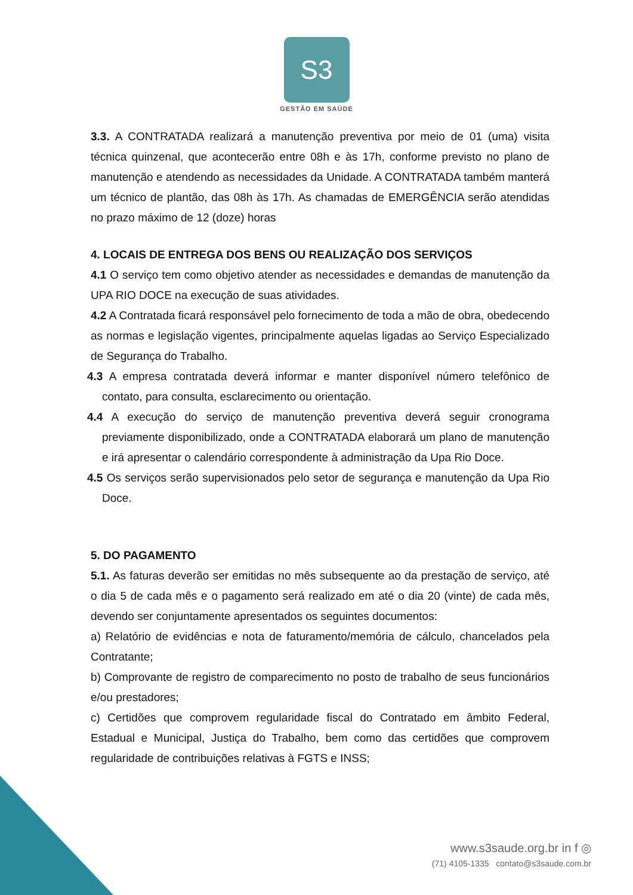S3
GESTÃO EM SAÚDE
3.3. A CONTRATADA realizará a manutenção preventiva por meio de 01 (uma) visita técnica quinzenal, que acontecerão entre 08h e às 17h, conforme previsto no plano de manutenção e atendendo as necessidades da Unidade. A CONTRATADA também manterá um técnico de plantão, das 08h às 17h. As chamadas de EMERGÊNCIA serão atendidas no prazo máximo de 12 (doze) horas
4. LOCAIS DE ENTREGA DOS BENS OU REALIZAÇÃO DOS SERVIÇOS
4.1 O serviço tem como objetivo atender as necessidades e demandas de manutenção da UPA RIO DOCE na execução de suas atividades.
4.2 A Contratada ficará responsável pelo fornecimento de toda a mão de obra, obedecendo as normas e legislação vigentes, principalmente aquelas ligadas ao Serviço Especializado de Segurança do Trabalho.
4.3 A empresa contratada deverá informar e manter disponível número telefônico de contato, para consulta, esclarecimento ou orientação.
4.4 A execução do serviço de manutenção preventiva deverá seguir cronograma previamente disponibilizado, onde a CONTRATADA elaborará um plano de manutenção e irá apresentar o calendário correspondente à administração da Upa Rio Doce.
4.5 Os serviços serão supervisionados pelo setor de segurança e manutenção da Upa Rio Doce.
5. DO PAGAMENTO
5.1. As faturas deverão ser emitidas no mês subsequente ao da prestação de serviço, até o dia 5 de cada mês e o pagamento será realizado em até o dia 20 (vinte) de cada mês, devendo ser conjuntamente apresentados os seguintes documentos:
a) Relatório de evidências e nota de faturamento/memória de cálculo, chancelados pela Contratante;
b) Comprovante de registro de comparecimento no posto de trabalho de seus funcionários e/ou prestadores;
c) Certidões que comprovem regularidade fiscal do Contratado em âmbito Federal, Estadual e Municipal, Justiça do Trabalho, bem como das certidões que comprovem regularidade de contribuições relativas à FGTS e INSS;
www.s3saude.org.br in f ◎
(71) 4105-1335 contato@s3saude.com.br